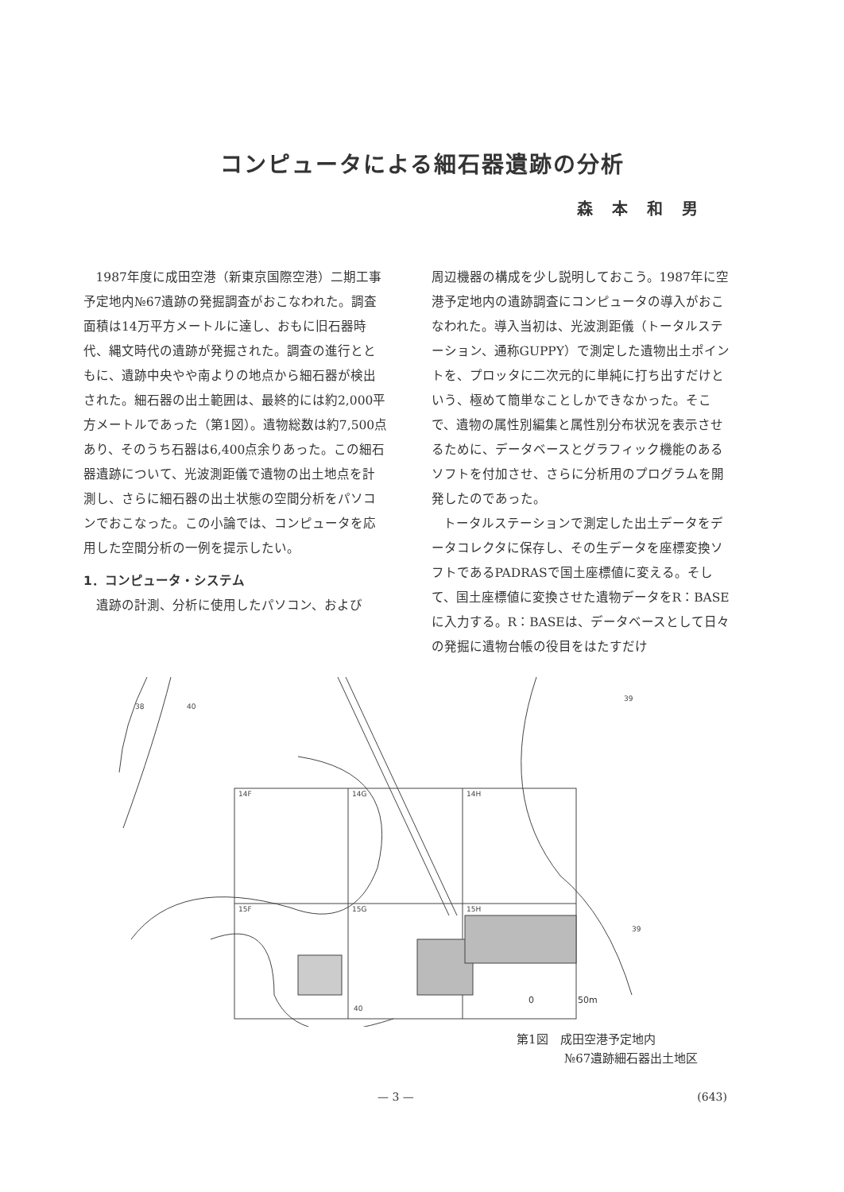コンピュータによる細石器遺跡の分析
森本和男
1987年度に成田空港（新東京国際空港）二期工事予定地内№67遺跡の発掘調査がおこなわれた。調査面積は14万平方メートルに達し、おもに旧石器時代、縄文時代の遺跡が発掘された。調査の進行とともに、遺跡中央やや南よりの地点から細石器が検出された。細石器の出土範囲は、最終的には約2,000平方メートルであった（第1図）。遺物総数は約7,500点あり、そのうち石器は6,400点余りあった。この細石器遺跡について、光波測距儀で遺物の出土地点を計測し、さらに細石器の出土状態の空間分析をパソコンでおこなった。この小論では、コンピュータを応用した空間分析の一例を提示したい。
1．コンピュータ・システム
遺跡の計測、分析に使用したパソコン、および
周辺機器の構成を少し説明しておこう。1987年に空港予定地内の遺跡調査にコンピュータの導入がおこなわれた。導入当初は、光波測距儀（トータルステーション、通称GUPPY）で測定した遺物出土ポイントを、プロッタに二次元的に単純に打ち出すだけという、極めて簡単なことしかできなかった。そこで、遺物の属性別編集と属性別分布状況を表示させるために、データベースとグラフィック機能のあるソフトを付加させ、さらに分析用のプログラムを開発したのであった。
トータルステーションで測定した出土データをデータコレクタに保存し、その生データを座標変換ソフトであるPADRASで国土座標値に変える。そして、国土座標値に変換させた遺物データをR：BASEに入力する。R：BASEは、データベースとして日々の発掘に遺物台帳の役目をはたすだけ
14F
14G
14H
15F
15G
15H
0　　　　　50m
38
40
39
39
40
第1図　成田空港予定地内
　　　　№67遺跡細石器出土地区
— 3 — (643)